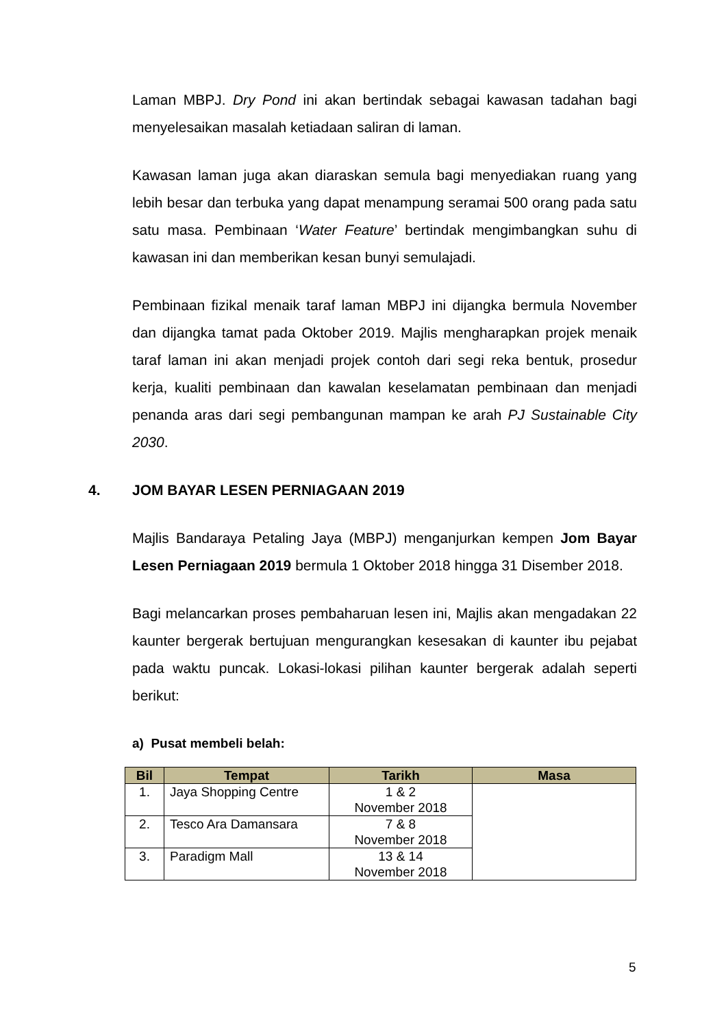Laman MBPJ. Dry Pond ini akan bertindak sebagai kawasan tadahan bagi menyelesaikan masalah ketiadaan saliran di laman.
Kawasan laman juga akan diaraskan semula bagi menyediakan ruang yang lebih besar dan terbuka yang dapat menampung seramai 500 orang pada satu satu masa. Pembinaan ‘Water Feature’ bertindak mengimbangkan suhu di kawasan ini dan memberikan kesan bunyi semulajadi.
Pembinaan fizikal menaik taraf laman MBPJ ini dijangka bermula November dan dijangka tamat pada Oktober 2019. Majlis mengharapkan projek menaik taraf laman ini akan menjadi projek contoh dari segi reka bentuk, prosedur kerja, kualiti pembinaan dan kawalan keselamatan pembinaan dan menjadi penanda aras dari segi pembangunan mampan ke arah PJ Sustainable City 2030.
4. JOM BAYAR LESEN PERNIAGAAN 2019
Majlis Bandaraya Petaling Jaya (MBPJ) menganjurkan kempen Jom Bayar Lesen Perniagaan 2019 bermula 1 Oktober 2018 hingga 31 Disember 2018.
Bagi melancarkan proses pembaharuan lesen ini, Majlis akan mengadakan 22 kaunter bergerak bertujuan mengurangkan kesesakan di kaunter ibu pejabat pada waktu puncak. Lokasi-lokasi pilihan kaunter bergerak adalah seperti berikut:
a) Pusat membeli belah:
| Bil | Tempat | Tarikh | Masa |
| --- | --- | --- | --- |
| 1. | Jaya Shopping Centre | 1 & 2 November 2018 | |
| 2. | Tesco Ara Damansara | 7 & 8 November 2018 | |
| 3. | Paradigm Mall | 13 & 14 November 2018 | |
5